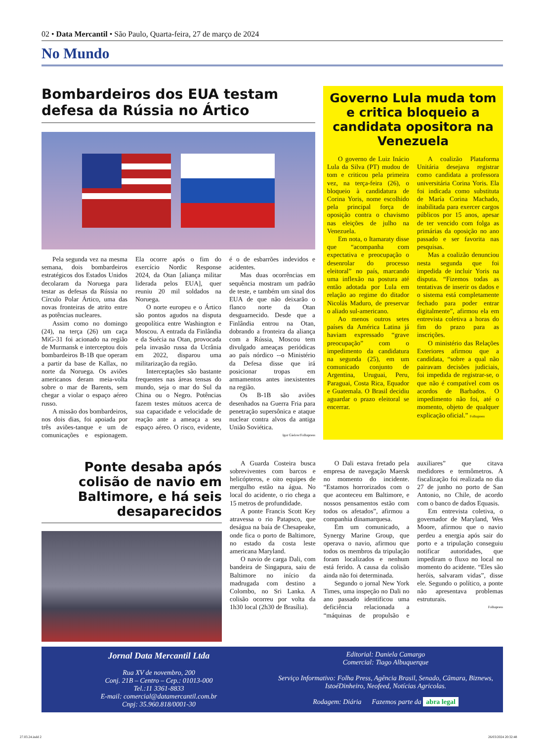02 • Data Mercantil • São Paulo, Quarta-feira, 27 de março de 2024
No Mundo
Bombardeiros dos EUA testam defesa da Rússia no Ártico
Pela segunda vez na mesma semana, dois bombardeiros estratégicos dos Estados Unidos decolaram da Noruega para testar as defesas da Rússia no Círculo Polar Ártico, uma das novas fronteiras de atrito entre as potências nucleares.
Assim como no domingo (24), na terça (26) um caça MiG-31 foi acionado na região de Murmansk e interceptou dois bombardeiros B-1B que operam a partir da base de Kallax, no norte da Noruega. Os aviões americanos deram meia-volta sobre o mar de Barents, sem chegar a violar o espaço aéreo russo.
A missão dos bombardeiros, nos dois dias, foi apoiada por três aviões-tanque e um de comunicações e espionagem. Ela ocorre após o fim do exercício Nordic Response 2024, da Otan [aliança militar liderada pelos EUA], quer reuniu 20 mil soldados na Noruega.
O norte europeu e o Ártico são pontos agudos na disputa geopolítica entre Washington e Moscou. A entrada da Finlândia e da Suécia na Otan, provocada pela invasão russa da Ucrânia em 2022, disparou uma militarização da região.
Interceptações são bastante frequentes nas áreas tensas do mundo, seja o mar do Sul da China ou o Negro. Potências fazem testes mútuos acerca de sua capacidade e velocidade de reação ante a ameaça a seu espaço aéreo. O risco, evidente, é o de esbarrões indevidos e acidentes.
Mas duas ocorrências em sequência mostram um padrão de teste, e também um sinal dos EUA de que não deixarão o flanco norte da Otan desguarnecido. Desde que a Finlândia entrou na Otan, dobrando a fronteira da aliança com a Rússia, Moscou tem divulgado ameaças periódicas ao país nórdico --o Ministério da Defesa disse que irá posicionar tropas em armamentos antes inexistentes na região.
Os B-1B são aviões desenhados na Guerra Fria para penetração supersônica e ataque nuclear contra alvos da antiga União Soviética.
Igor Gielow/Folhapress
Governo Lula muda tom e critica bloqueio a candidata opositora na Venezuela
O governo de Luiz Inácio Lula da Silva (PT) mudou de tom e criticou pela primeira vez, na terça-feira (26), o bloqueio à candidatura de Corina Yoris, nome escolhido pela principal força de oposição contra o chavismo nas eleições de julho na Venezuela.
Em nota, o Itamaraty disse que “acompanha com expectativa e preocupação o desenrolar do processo eleitoral” no país, marcando uma inflexão na postura até então adotada por Lula em relação ao regime do ditador Nicolás Maduro, de preservar o aliado sul-americano.
Ao menos outros setes países da América Latina já haviam expressado “grave preocupação” com o impedimento da candidatura na segunda (25), em um comunicado conjunto de Argentina, Uruguai, Peru, Paraguai, Costa Rica, Equador e Guatemala. O Brasil decidiu aguardar o prazo eleitoral se encerrar.
A coalizão Plataforma Unitária desejava registrar como candidata a professora universitária Corina Yoris. Ela foi indicada como substituta de María Corina Machado, inabilitada para exercer cargos públicos por 15 anos, apesar de ter vencido com folga as primárias da oposição no ano passado e ser favorita nas pesquisas.
Mas a coalizão denunciou nesta segunda que foi impedida de incluir Yoris na disputa. “Fizemos todas as tentativas de inserir os dados e o sistema está completamente fechado para poder entrar digitalmente”, afirmou ela em entrevista coletiva a horas do fim do prazo para as inscrições.
O ministério das Relações Exteriores afirmou que a candidata, “sobre a qual não pairavam decisões judiciais, foi impedida de registrar-se, o que não é compatível com os acordos de Barbados. O impedimento não foi, até o momento, objeto de qualquer explicação oficial.” Folhapress
Ponte desaba após colisão de navio em Baltimore, e há seis desaparecidos
A Guarda Costeira busca sobreviventes com barcos e helicópteros, e oito equipes de mergulho estão na água. No local do acidente, o rio chega a 15 metros de profundidade.
A ponte Francis Scott Key atravessa o rio Patapsco, que deságua na baía de Chesapeake, onde fica o porto de Baltimore, no estado da costa leste americana Maryland.
O navio de carga Dali, com bandeira de Singapura, saiu de Baltimore no início da madrugada com destino a Colombo, no Sri Lanka. A colisão ocorreu por volta da 1h30 local (2h30 de Brasília).
O Dali estava fretado pela empresa de navegação Maersk no momento do incidente. “Estamos horrorizados com o que aconteceu em Baltimore, e nossos pensamentos estão com todos os afetados”, afirmou a companhia dinamarquesa.
Em um comunicado, a Synergy Marine Group, que operava o navio, afirmou que todos os membros da tripulação foram localizados e nenhum está ferido. A causa da colisão ainda não foi determinada.
Segundo o jornal New York Times, uma inspeção no Dali no ano passado identificou uma deficiência relacionada a “máquinas de propulsão e auxiliares” que citava medidores e termômetros. A fiscalização foi realizada no dia 27 de junho no porto de San Antonio, no Chile, de acordo com o banco de dados Equasis.
Em entrevista coletiva, o governador de Maryland, Wes Moore, afirmou que o navio perdeu a energia após sair do porto e a tripulação conseguiu notificar autoridades, que impediram o fluxo no local no momento do acidente. “Eles são heróis, salvaram vidas”, disse ele. Segundo o político, a ponte não apresentava problemas estruturais.
Folhapress
Jornal Data Mercantil Ltda
Rua XV de novembro, 200
Conj. 21B – Centro – Cep.: 01013-000
Tel.:11 3361-8833
E-mail: comercial@datamercantil.com.br
Cnpj: 35.960.818/0001-30
Editorial: Daniela Camargo
Comercial: Tiago Albuquerque
Serviço Informativo: Folha Press, Agência Brasil, Senado, Câmara, Biznews, IstoéDinheiro, Neofeed, Notícias Agricolas.
Rodagem: Diária Fazemos parte da abra legal
27.03.24.indd 2 26/03/2024 20:32:48